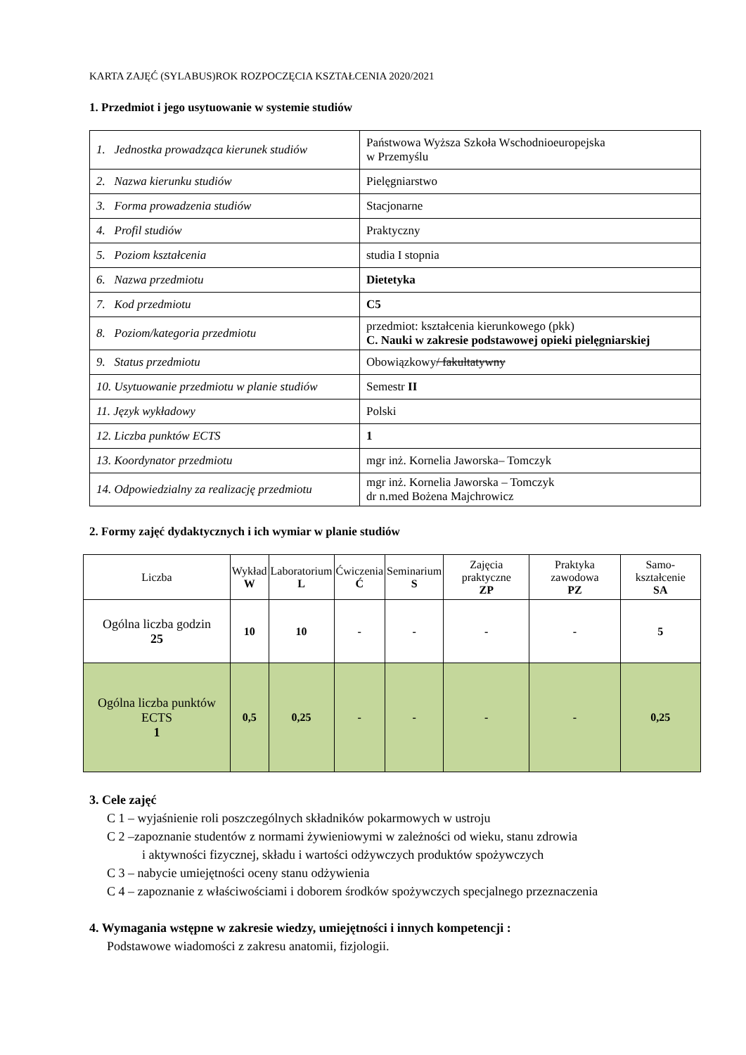KARTA ZAJĘĆ (SYLABUS)ROK ROZPOCZĘCIA KSZTAŁCENIA 2020/2021
1. Przedmiot i jego usytuowanie w systemie studiów
| 1. Jednostka prowadząca kierunek studiów | Państwowa Wyższa Szkoła Wschodnioeuropejska w Przemyślu |
| 2. Nazwa kierunku studiów | Pielęgniarstwo |
| 3. Forma prowadzenia studiów | Stacjonarne |
| 4. Profil studiów | Praktyczny |
| 5. Poziom kształcenia | studia I stopnia |
| 6. Nazwa przedmiotu | Dietetyka |
| 7. Kod przedmiotu | C5 |
| 8. Poziom/kategoria przedmiotu | przedmiot: kształcenia kierunkowego (pkk) C. Nauki w zakresie podstawowej opieki pielęgniarskiej |
| 9. Status przedmiotu | Obowiązkowy / fakultatywny |
| 10. Usytuowanie przedmiotu w planie studiów | Semestr II |
| 11. Język wykładowy | Polski |
| 12. Liczba punktów ECTS | 1 |
| 13. Koordynator przedmiotu | mgr inż. Kornelia Jaworska– Tomczyk |
| 14. Odpowiedzialny za realizację przedmiotu | mgr inż. Kornelia Jaworska – Tomczyk dr n.med Bożena Majchrowicz |
2. Formy zajęć dydaktycznych i ich wymiar w planie studiów
| Liczba | Wykład W | Laboratorium L | Ćwiczenia Ć | Seminarium S | Zajęcia praktyczne ZP | Praktyka zawodowa PZ | Samo-kształcenie SA |
| --- | --- | --- | --- | --- | --- | --- | --- |
| Ogólna liczba godzin 25 | 10 | 10 | - | - | - | - | 5 |
| Ogólna liczba punktów ECTS 1 | 0,5 | 0,25 | - | - | - | - | 0,25 |
3. Cele zajęć
C 1 – wyjaśnienie roli poszczególnych składników pokarmowych w ustroju
C 2 –zapoznanie studentów z normami żywieniowymi w zależności od wieku, stanu zdrowia
i aktywności fizycznej, składu i wartości odżywczych produktów spożywczych
C 3 – nabycie umiejętności oceny stanu odżywienia
C 4 – zapoznanie z właściwościami i doborem środków spożywczych specjalnego przeznaczenia
4. Wymagania wstępne w zakresie wiedzy, umiejętności i innych kompetencji :
Podstawowe wiadomości z zakresu anatomii, fizjologii.